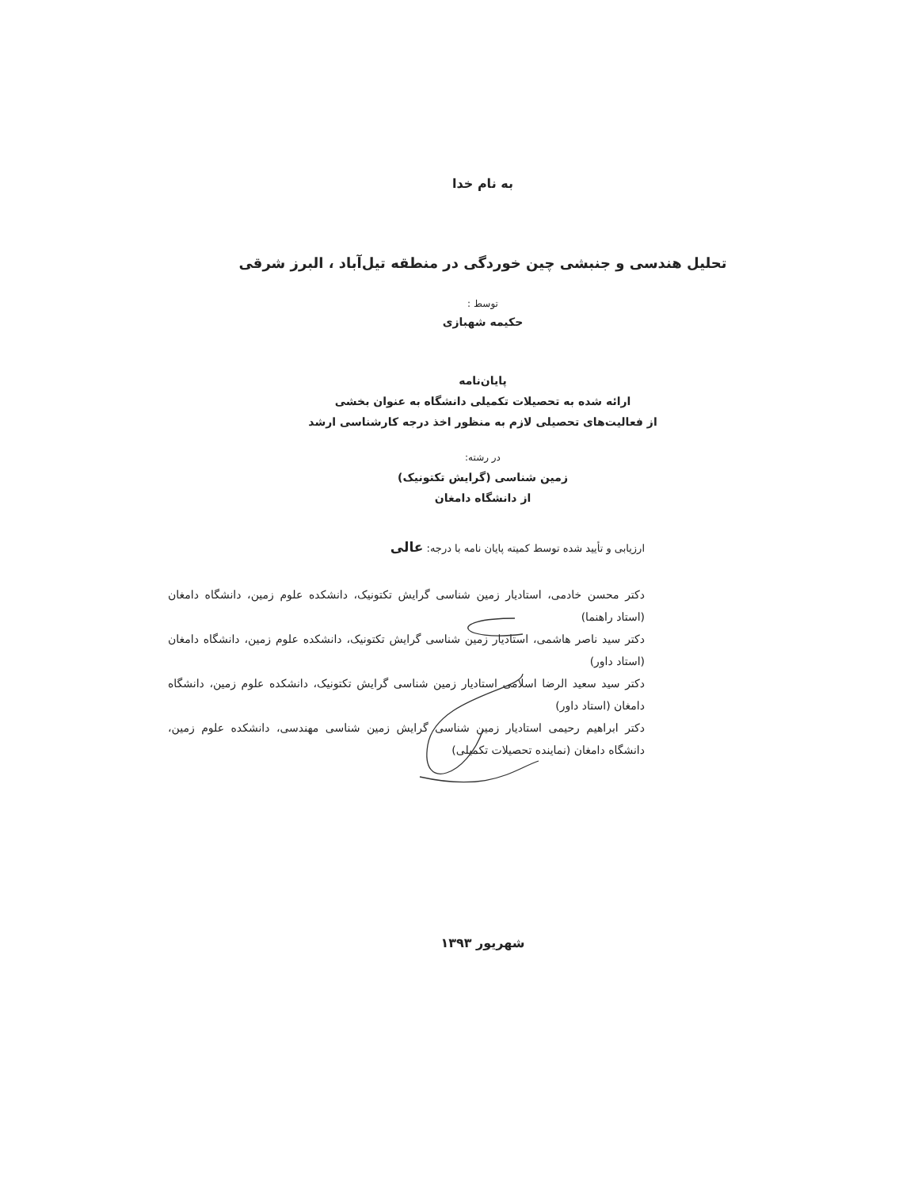به نام خدا
تحلیل هندسی و جنبشی چین خوردگی در منطقه تیل‌آباد ، البرز شرقی
توسط :
حکیمه شهبازی
پایان‌نامه
ارائه شده به تحصیلات تکمیلی دانشگاه به عنوان بخشی
از فعالیت‌های تحصیلی لازم به منظور اخذ درجه کارشناسی ارشد
در رشته:
زمین شناسی (گرایش تکتونیک)
از دانشگاه دامغان
ارزیابی و تأیید شده توسط کمیته پایان نامه با درجه: عالی
دکتر محسن خادمی، استادیار زمین شناسی گرایش تکتونیک، دانشکده علوم زمین، دانشگاه دامغان (استاد راهنما)
دکتر سید ناصر هاشمی، استادیار زمین شناسی گرایش تکتونیک، دانشکده علوم زمین، دانشگاه دامغان (استاد داور)
دکتر سید سعید الرضا اسلامی استادیار زمین شناسی گرایش تکتونیک، دانشکده علوم زمین، دانشگاه دامغان (استاد داور)
دکتر ابراهیم رحیمی استادیار زمین شناسی گرایش زمین شناسی مهندسی، دانشکده علوم زمین، دانشگاه دامغان (نماینده تحصیلات تکمیلی)
شهریور ۱۳۹۳